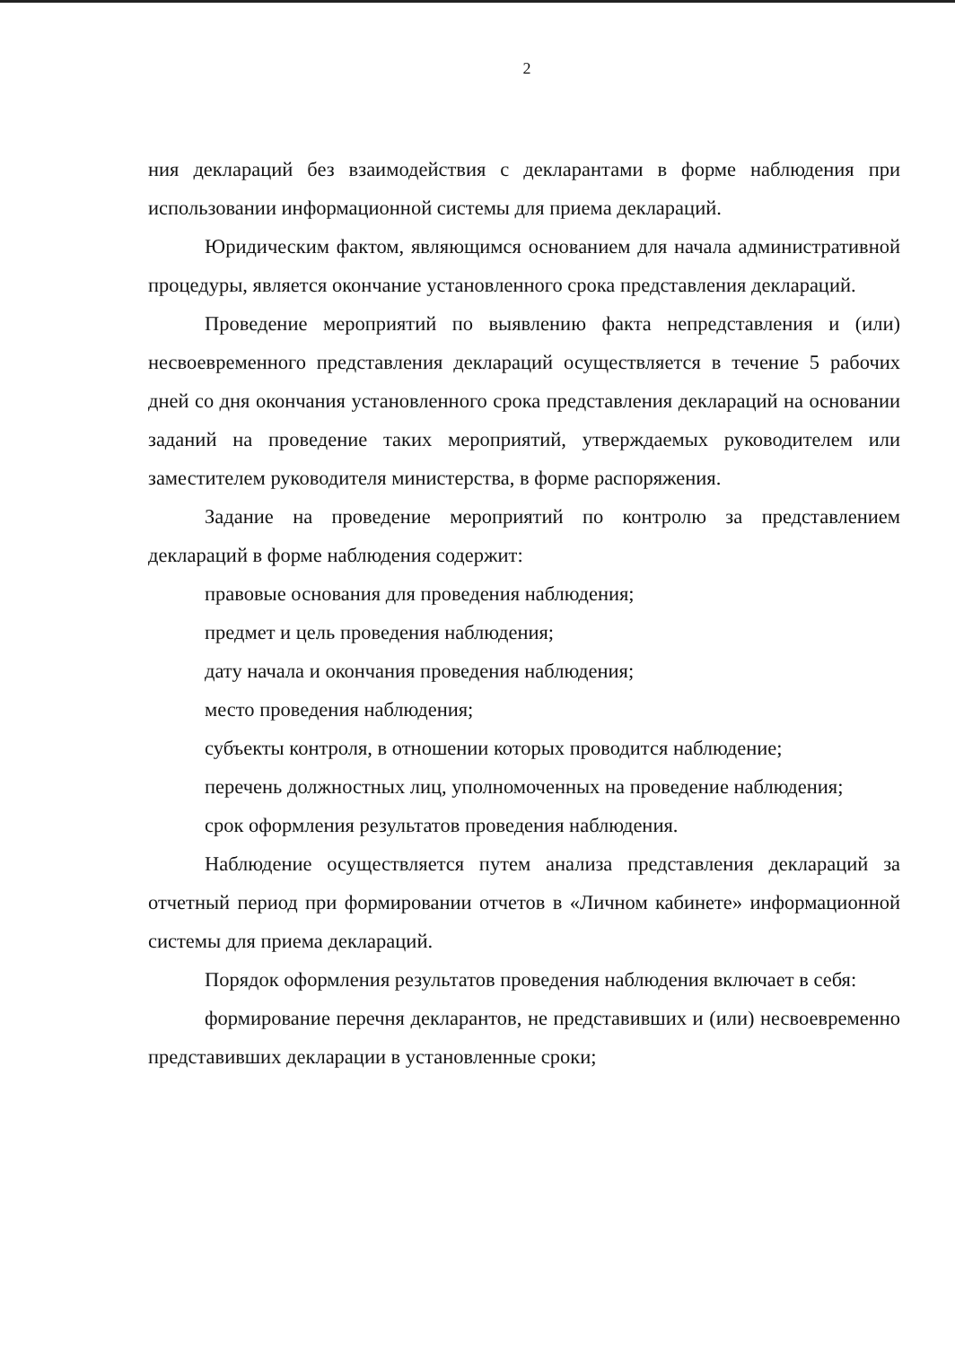2
ния деклараций без взаимодействия с декларантами в форме наблюдения при использовании информационной системы для приема деклараций.
Юридическим фактом, являющимся основанием для начала административной процедуры, является окончание установленного срока представления деклараций.
Проведение мероприятий по выявлению факта непредставления и (или) несвоевременного представления деклараций осуществляется в течение 5 рабочих дней со дня окончания установленного срока представления деклараций на основании заданий на проведение таких мероприятий, утверждаемых руководителем или заместителем руководителя министерства, в форме распоряжения.
Задание на проведение мероприятий по контролю за представлением деклараций в форме наблюдения содержит:
правовые основания для проведения наблюдения;
предмет и цель проведения наблюдения;
дату начала и окончания проведения наблюдения;
место проведения наблюдения;
субъекты контроля, в отношении которых проводится наблюдение;
перечень должностных лиц, уполномоченных на проведение наблюдения;
срок оформления результатов проведения наблюдения.
Наблюдение осуществляется путем анализа представления деклараций за отчетный период при формировании отчетов в «Личном кабинете» информационной системы для приема деклараций.
Порядок оформления результатов проведения наблюдения включает в себя:
формирование перечня декларантов, не представивших и (или) несвоевременно представивших декларации в установленные сроки;